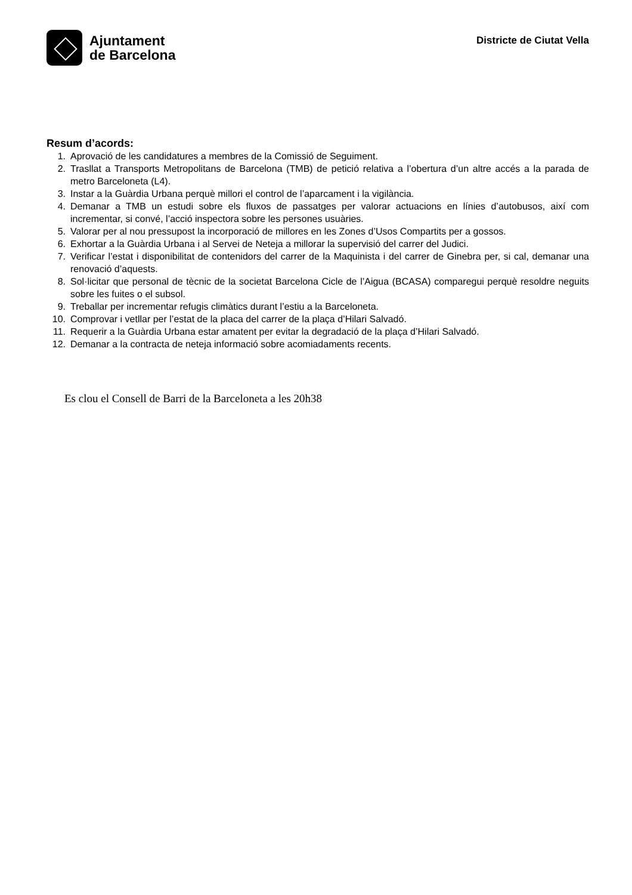Ajuntament
de Barcelona
Districte de Ciutat Vella
Resum d’acords:
1. Aprovació de les candidatures a membres de la Comissió de Seguiment.
2. Trasllat a Transports Metropolitans de Barcelona (TMB) de petició relativa a l’obertura d’un altre accés a la parada de metro Barceloneta (L4).
3. Instar a la Guàrdia Urbana perquè millori el control de l’aparcament i la vigilància.
4. Demanar a TMB un estudi sobre els fluxos de passatges per valorar actuacions en línies d’autobusos, així com incrementar, si convé, l’acció inspectora sobre les persones usuàries.
5. Valorar per al nou pressupost la incorporació de millores en les Zones d’Usos Compartits per a gossos.
6. Exhortar a la Guàrdia Urbana i al Servei de Neteja a millorar la supervisió del carrer del Judici.
7. Verificar l’estat i disponibilitat de contenidors del carrer de la Maquinista i del carrer de Ginebra per, si cal, demanar una renovació d’aquests.
8. Sol·licitar que personal de tècnic de la societat Barcelona Cicle de l’Aigua (BCASA) comparegui perquè resoldre neguits sobre les fuites o el subsol.
9. Treballar per incrementar refugis climàtics durant l’estiu a la Barceloneta.
10. Comprovar i vetllar per l’estat de la placa del carrer de la plaça d’Hilari Salvadó.
11. Requerir a la Guàrdia Urbana estar amatent per evitar la degradació de la plaça d’Hilari Salvadó.
12. Demanar a la contracta de neteja informació sobre acomiadaments recents.
Es clou el Consell de Barri de la Barceloneta a les 20h38